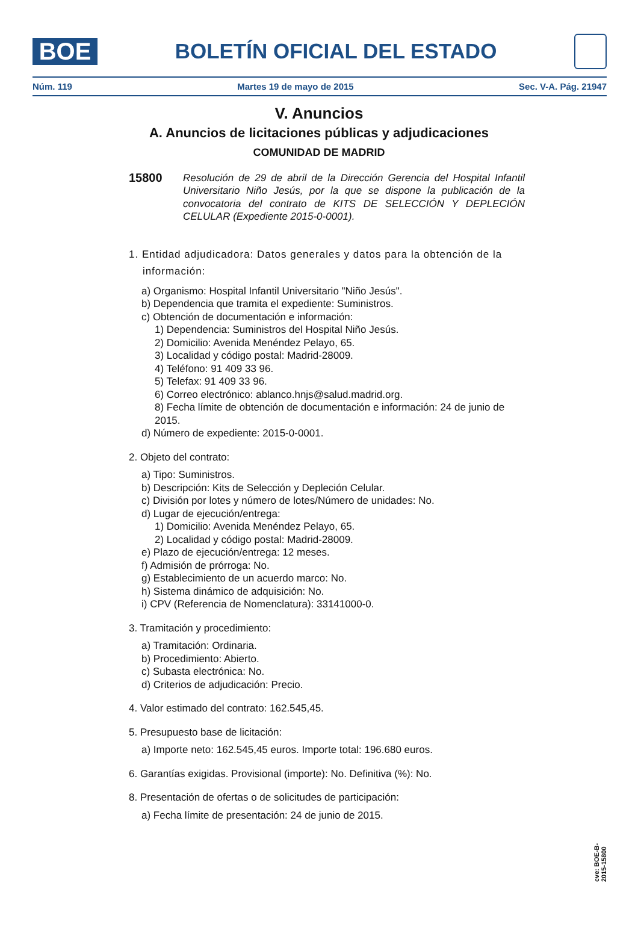BOE
BOLETÍN OFICIAL DEL ESTADO
Núm. 119 Martes 19 de mayo de 2015 Sec. V-A. Pág. 21947
V. Anuncios
A. Anuncios de licitaciones públicas y adjudicaciones
COMUNIDAD DE MADRID
15800
Resolución de 29 de abril de la Dirección Gerencia del Hospital Infantil Universitario Niño Jesús, por la que se dispone la publicación de la convocatoria del contrato de KITS DE SELECCIÓN Y DEPLECIÓN CELULAR (Expediente 2015-0-0001).
1. Entidad adjudicadora: Datos generales y datos para la obtención de la
información:
a) Organismo: Hospital Infantil Universitario "Niño Jesús".
b) Dependencia que tramita el expediente: Suministros.
c) Obtención de documentación e información:
1) Dependencia: Suministros del Hospital Niño Jesús.
2) Domicilio: Avenida Menéndez Pelayo, 65.
3) Localidad y código postal: Madrid-28009.
4) Teléfono: 91 409 33 96.
5) Telefax: 91 409 33 96.
6) Correo electrónico: ablanco.hnjs@salud.madrid.org.
8) Fecha límite de obtención de documentación e información: 24 de junio de 2015.
d) Número de expediente: 2015-0-0001.
2. Objeto del contrato:
a) Tipo: Suministros.
b) Descripción: Kits de Selección y Depleción Celular.
c) División por lotes y número de lotes/Número de unidades: No.
d) Lugar de ejecución/entrega:
1) Domicilio: Avenida Menéndez Pelayo, 65.
2) Localidad y código postal: Madrid-28009.
e) Plazo de ejecución/entrega: 12 meses.
f) Admisión de prórroga: No.
g) Establecimiento de un acuerdo marco: No.
h) Sistema dinámico de adquisición: No.
i) CPV (Referencia de Nomenclatura): 33141000-0.
3. Tramitación y procedimiento:
a) Tramitación: Ordinaria.
b) Procedimiento: Abierto.
c) Subasta electrónica: No.
d) Criterios de adjudicación: Precio.
4. Valor estimado del contrato: 162.545,45.
5. Presupuesto base de licitación:
a) Importe neto: 162.545,45 euros. Importe total: 196.680 euros.
6. Garantías exigidas. Provisional (importe): No. Definitiva (%): No.
8. Presentación de ofertas o de solicitudes de participación:
a) Fecha límite de presentación: 24 de junio de 2015.
cve: BOE-B-2015-15800